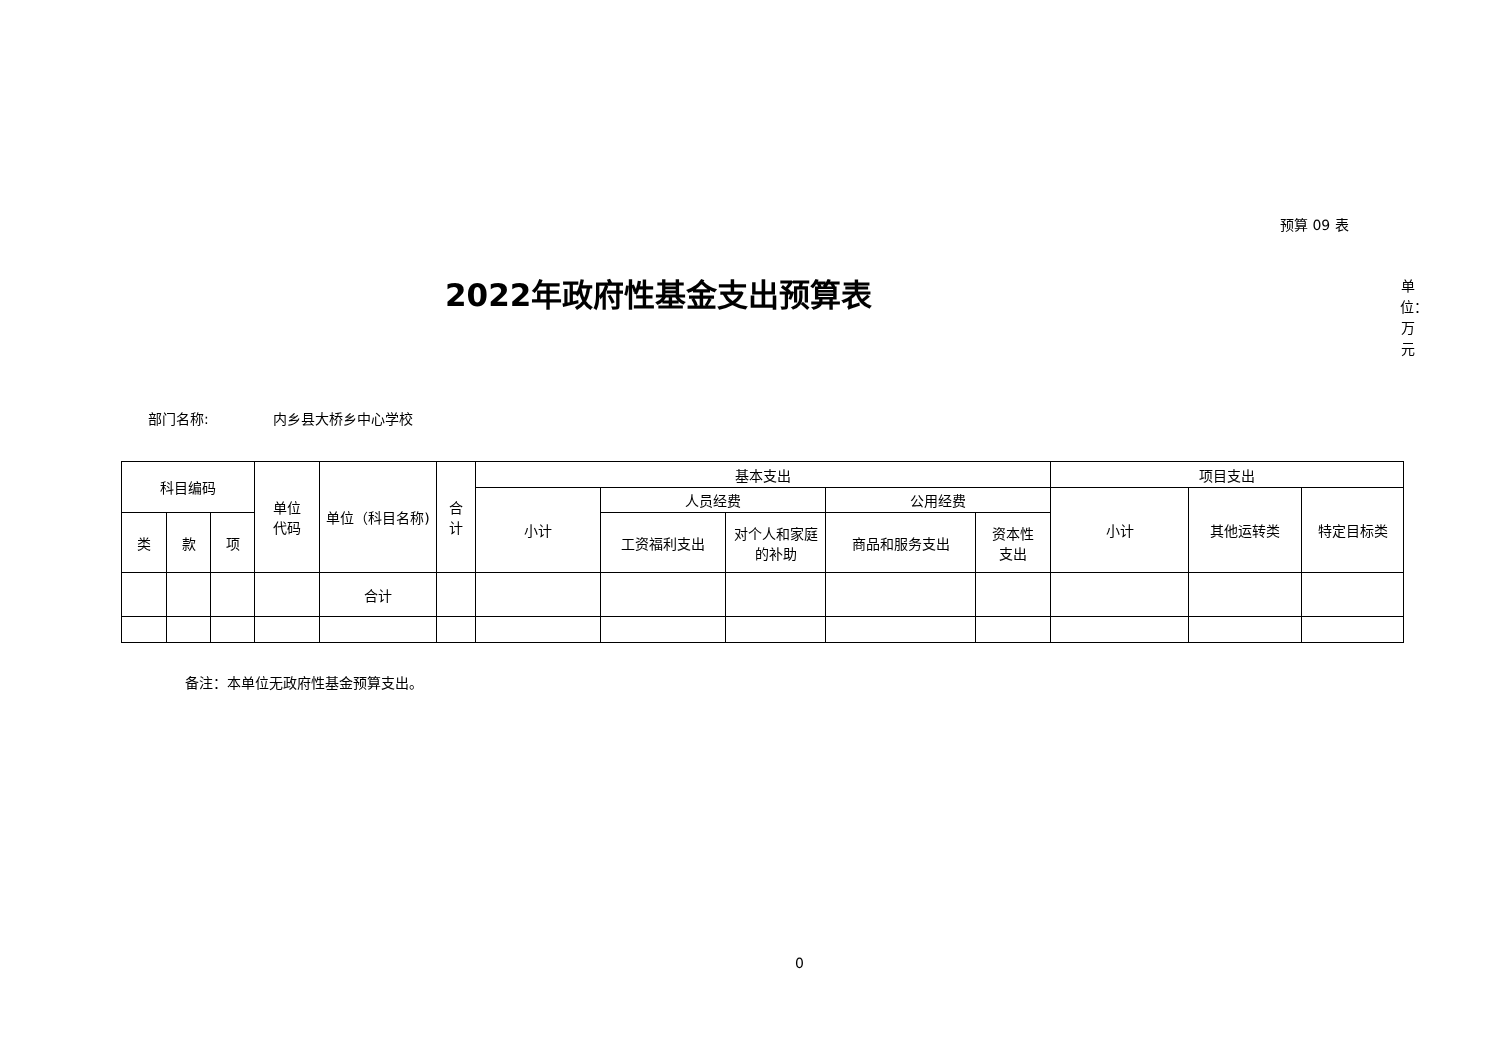预算 09 表
2022年政府性基金支出预算表
单位：万元
部门名称: 内乡县大桥乡中心学校
| 科目编码 | | | 单位 代码 | 单位（科目名称) | 合 计 | 基本支出 | | | | | 项目支出 | | |
| --- | --- | --- | --- | --- | --- | --- | --- | --- | --- | --- | --- | --- | --- |
| | | | | | | 小计 | 人员经费 | | 公用经费 | | 小计 | 其他运转类 | 特定目标类 |
| 类 | 款 | 项 | | | | | 工资福利支出 | 对个人和家庭的补助 | 商品和服务支出 | 资本性 支出 | | | |
| | | | | 合计 | | | | | | | | | |
备注：本单位无政府性基金预算支出。
0